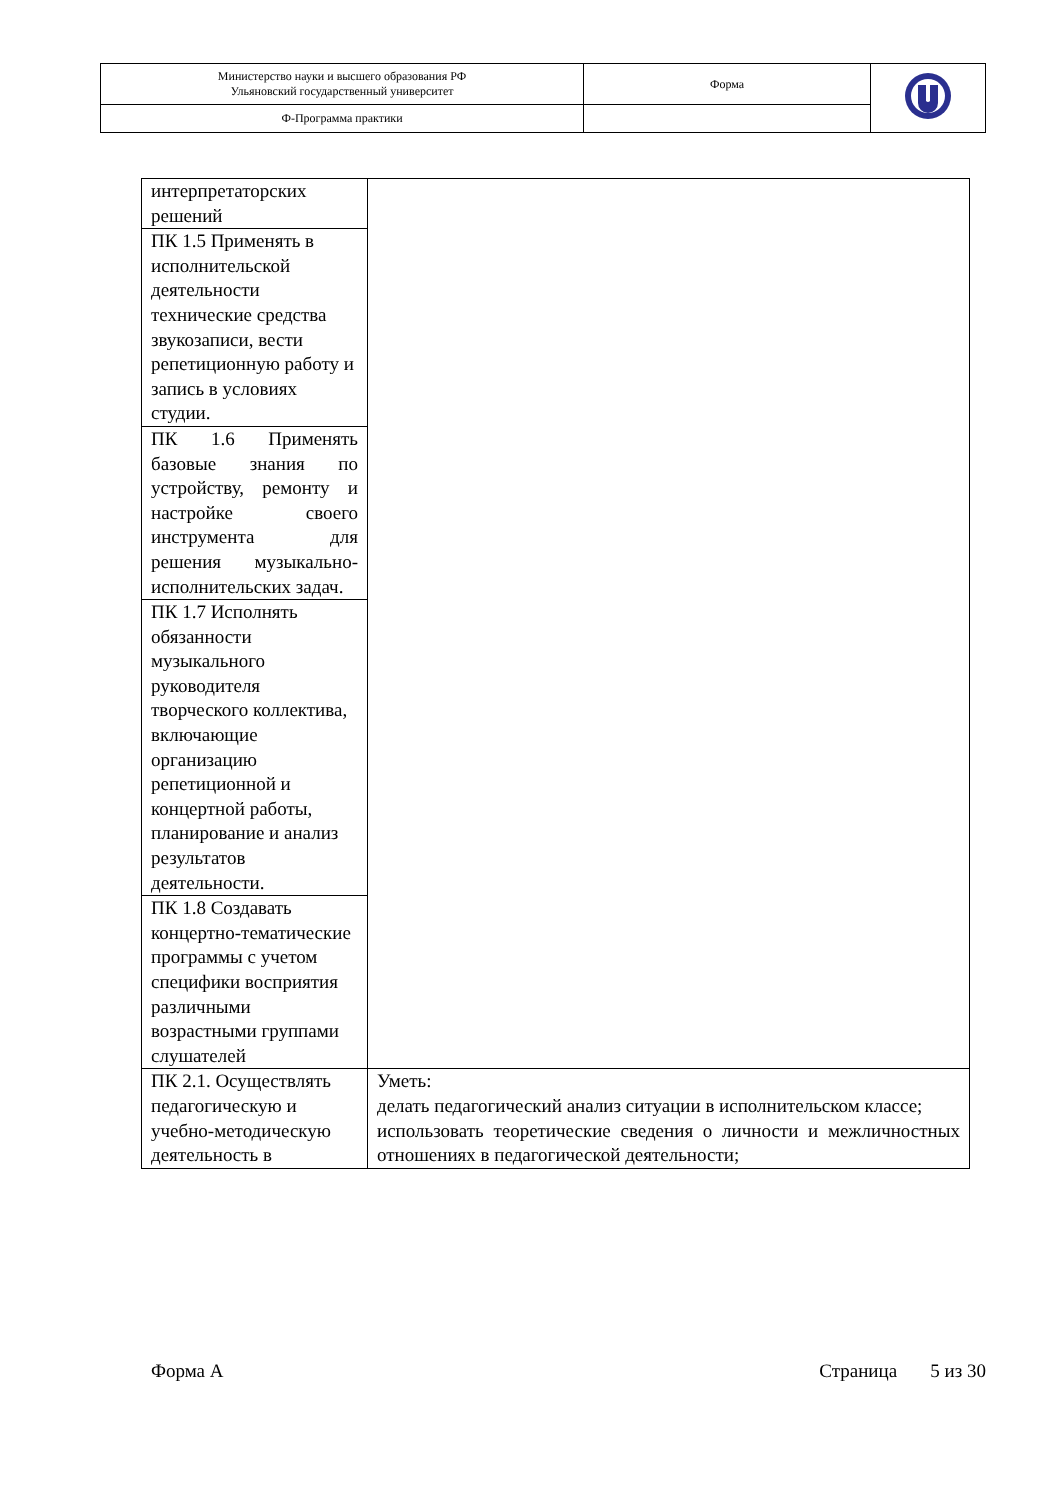| Министерство науки и высшего образования РФ Ульяновский государственный университет | Форма | |
| Ф-Программа практики | | |
| интерпретаторских решений | |
| ПК 1.5 Применять в исполнительской деятельности технические средства звукозаписи, вести репетиционную работу и запись в условиях студии. | |
| ПК 1.6 Применять базовые знания по устройству, ремонту и настройке своего инструмента для решения музыкально-исполнительских задач. | |
| ПК 1.7 Исполнять обязанности музыкального руководителя творческого коллектива, включающие организацию репетиционной и концертной работы, планирование и анализ результатов деятельности. | |
| ПК 1.8 Создавать концертно-тематические программы с учетом специфики восприятия различными возрастными группами слушателей | |
| ПК 2.1. Осуществлять педагогическую и учебно-методическую деятельность в | Уметь: делать педагогический анализ ситуации в исполнительском классе; использовать теоретические сведения о личности и межличностных отношениях в педагогической деятельности; |
Форма А Страница 5 из 30